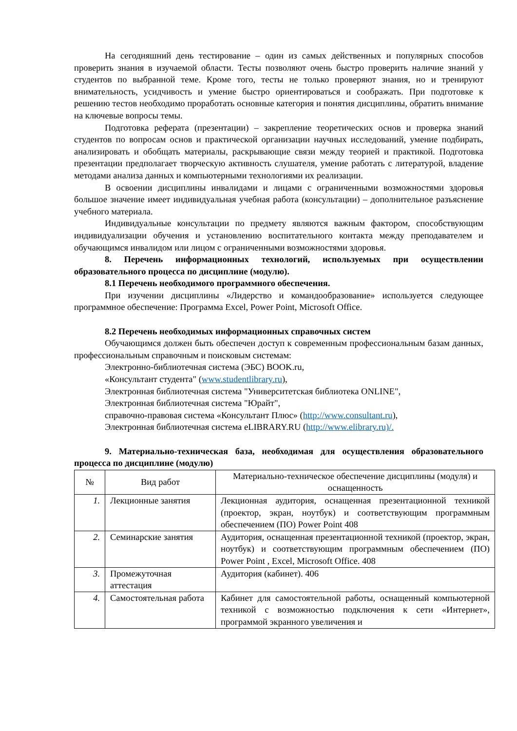На сегодняшний день тестирование – один из самых действенных и популярных способов проверить знания в изучаемой области. Тесты позволяют очень быстро проверить наличие знаний у студентов по выбранной теме. Кроме того, тесты не только проверяют знания, но и тренируют внимательность, усидчивость и умение быстро ориентироваться и соображать. При подготовке к решению тестов необходимо проработать основные категория и понятия дисциплины, обратить внимание на ключевые вопросы темы.
Подготовка реферата (презентации) – закрепление теоретических основ и проверка знаний студентов по вопросам основ и практической организации научных исследований, умение подбирать, анализировать и обобщать материалы, раскрывающие связи между теорией и практикой. Подготовка презентации предполагает творческую активность слушателя, умение работать с литературой, владение методами анализа данных и компьютерными технологиями их реализации.
В освоении дисциплины инвалидами и лицами с ограниченными возможностями здоровья большое значение имеет индивидуальная учебная работа (консультации) – дополнительное разъяснение учебного материала.
Индивидуальные консультации по предмету являются важным фактором, способствующим индивидуализации обучения и установлению воспитательного контакта между преподавателем и обучающимся инвалидом или лицом с ограниченными возможностями здоровья.
8. Перечень информационных технологий, используемых при осуществлении образовательного процесса по дисциплине (модулю).
8.1 Перечень необходимого программного обеспечения.
При изучении дисциплины «Лидерство и командообразование» используется следующее программное обеспечение: Программа Excel, Power Point, Microsoft Office.
8.2 Перечень необходимых информационных справочных систем
Обучающимся должен быть обеспечен доступ к современным профессиональным базам данных, профессиональным справочным и поисковым системам:
Электронно-библиотечная система (ЭБС) BOOK.ru,
«Консультант студента" (www.studentlibrary.ru),
Электронная библиотечная система "Университетская библиотека ONLINE",
Электронная библиотечная система "Юрайт",
справочно-правовая система «Консультант Плюс» (http://www.consultant.ru),
Электронная библиотечная система eLIBRARY.RU (http://www.elibrary.ru)/.
9. Материально-техническая база, необходимая для осуществления образовательного процесса по дисциплине (модулю)
| № | Вид работ | Материально-техническое обеспечение дисциплины (модуля) и оснащенность |
| 1. | Лекционные занятия | Лекционная аудитория, оснащенная презентационной техникой (проектор, экран, ноутбук) и соответствующим программным обеспечением (ПО) Power Point 408 |
| 2. | Семинарские занятия | Аудитория, оснащенная презентационной техникой (проектор, экран, ноутбук) и соответствующим программным обеспечением (ПО) Power Point , Excel, Microsoft Office. 408 |
| 3. | Промежуточная аттестация | Аудитория (кабинет). 406 |
| 4. | Самостоятельная работа | Кабинет для самостоятельной работы, оснащенный компьютерной техникой с возможностью подключения к сети «Интернет», программой экранного увеличения и |